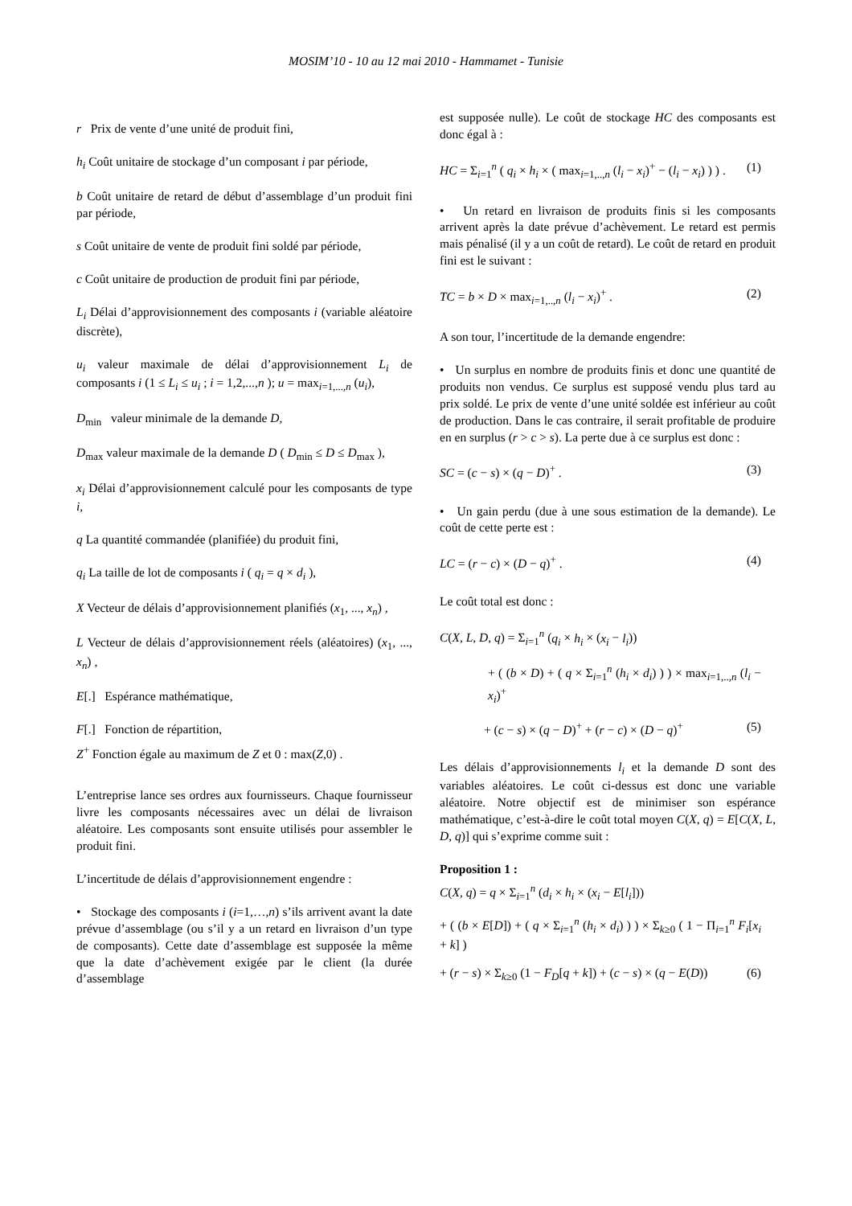MOSIM’10 - 10 au 12 mai 2010 - Hammamet - Tunisie
r Prix de vente d’une unité de produit fini,
h<sub>i</sub> Coût unitaire de stockage d’un composant i par période,
b Coût unitaire de retard de début d’assemblage d’un produit fini par période,
s Coût unitaire de vente de produit fini soldé par période,
c Coût unitaire de production de produit fini par période,
L<sub>i</sub> Délai d’approvisionnement des composants i (variable aléatoire discrète),
u<sub>i</sub> valeur maximale de délai d’approvisionnement L<sub>i</sub> de composants i (1 ≤ L<sub>i</sub> ≤ u<sub>i</sub> ; i = 1,2,...,n ); u = max<sub>i=1,...,n</sub> (u<sub>i</sub>),
D<sub>min</sub> valeur minimale de la demande D,
D<sub>max</sub> valeur maximale de la demande D ( D<sub>min</sub> ≤ D ≤ D<sub>max</sub> ),
x<sub>i</sub> Délai d’approvisionnement calculé pour les composants de type i,
q La quantité commandée (planifiée) du produit fini,
q<sub>i</sub> La taille de lot de composants i ( q<sub>i</sub> = q × d<sub>i</sub> ),
X Vecteur de délais d’approvisionnement planifiés (x<sub>1</sub>, ..., x<sub>n</sub>) ,
L Vecteur de délais d’approvisionnement réels (aléatoires) (x<sub>1</sub>, ..., x<sub>n</sub>) ,
E[.] Espérance mathématique,
F[.] Fonction de répartition,
Z<sup>+</sup> Fonction égale au maximum de Z et 0 : max(Z,0) .
L’entreprise lance ses ordres aux fournisseurs. Chaque fournisseur livre les composants nécessaires avec un délai de livraison aléatoire. Les composants sont ensuite utilisés pour assembler le produit fini.
L’incertitude de délais d’approvisionnement engendre :
• Stockage des composants i (i=1,…,n) s’ils arrivent avant la date prévue d’assemblage (ou s’il y a un retard en livraison d’un type de composants). Cette date d’assemblage est supposée la même que la date d’achèvement exigée par le client (la durée d’assemblage
est supposée nulle). Le coût de stockage HC des composants est donc égal à :
HC = Σ<sub>i=1</sub><sup>n</sup> ( q<sub>i</sub> × h<sub>i</sub> × ( max<sub>i=1,..,n</sub> (l<sub>i</sub> − x<sub>i</sub>)<sup>+</sup> − (l<sub>i</sub> − x<sub>i</sub>) ) ) . (1)
• Un retard en livraison de produits finis si les composants arrivent après la date prévue d’achèvement. Le retard est permis mais pénalisé (il y a un coût de retard). Le coût de retard en produit fini est le suivant :
TC = b × D × max<sub>i=1,..,n</sub> (l<sub>i</sub> − x<sub>i</sub>)<sup>+</sup> . (2)
A son tour, l’incertitude de la demande engendre:
• Un surplus en nombre de produits finis et donc une quantité de produits non vendus. Ce surplus est supposé vendu plus tard au prix soldé. Le prix de vente d’une unité soldée est inférieur au coût de production. Dans le cas contraire, il serait profitable de produire en en surplus (r > c > s). La perte due à ce surplus est donc :
SC = (c − s) × (q − D)<sup>+</sup> . (3)
• Un gain perdu (due à une sous estimation de la demande). Le coût de cette perte est :
LC = (r − c) × (D − q)<sup>+</sup> . (4)
Le coût total est donc :
C(X, L, D, q) = Σ<sub>i=1</sub><sup>n</sup> (q<sub>i</sub> × h<sub>i</sub> × (x<sub>i</sub> − l<sub>i</sub>))
+ ( (b × D) + ( q × Σ<sub>i=1</sub><sup>n</sup> (h<sub>i</sub> × d<sub>i</sub>) ) ) × max<sub>i=1,..,n</sub> (l<sub>i</sub> − x<sub>i</sub>)<sup>+</sup>
+ (c − s) × (q − D)<sup>+</sup> + (r − c) × (D − q)<sup>+</sup> (5)
Les délais d’approvisionnements l<sub>i</sub> et la demande D sont des variables aléatoires. Le coût ci-dessus est donc une variable aléatoire. Notre objectif est de minimiser son espérance mathématique, c’est-à-dire le coût total moyen C(X, q) = E[C(X, L, D, q)] qui s’exprime comme suit :
Proposition 1 :
C(X, q) = q × Σ<sub>i=1</sub><sup>n</sup> (d<sub>i</sub> × h<sub>i</sub> × (x<sub>i</sub> − E[l<sub>i</sub>]))
+ ( (b × E[D]) + ( q × Σ<sub>i=1</sub><sup>n</sup> (h<sub>i</sub> × d<sub>i</sub>) ) ) × Σ<sub>k≥0</sub> ( 1 − Π<sub>i=1</sub><sup>n</sup> F<sub>i</sub>[x<sub>i</sub> + k] )
+ (r − s) × Σ<sub>k≥0</sub> (1 − F<sub>D</sub>[q + k]) + (c − s) × (q − E(D)) (6)